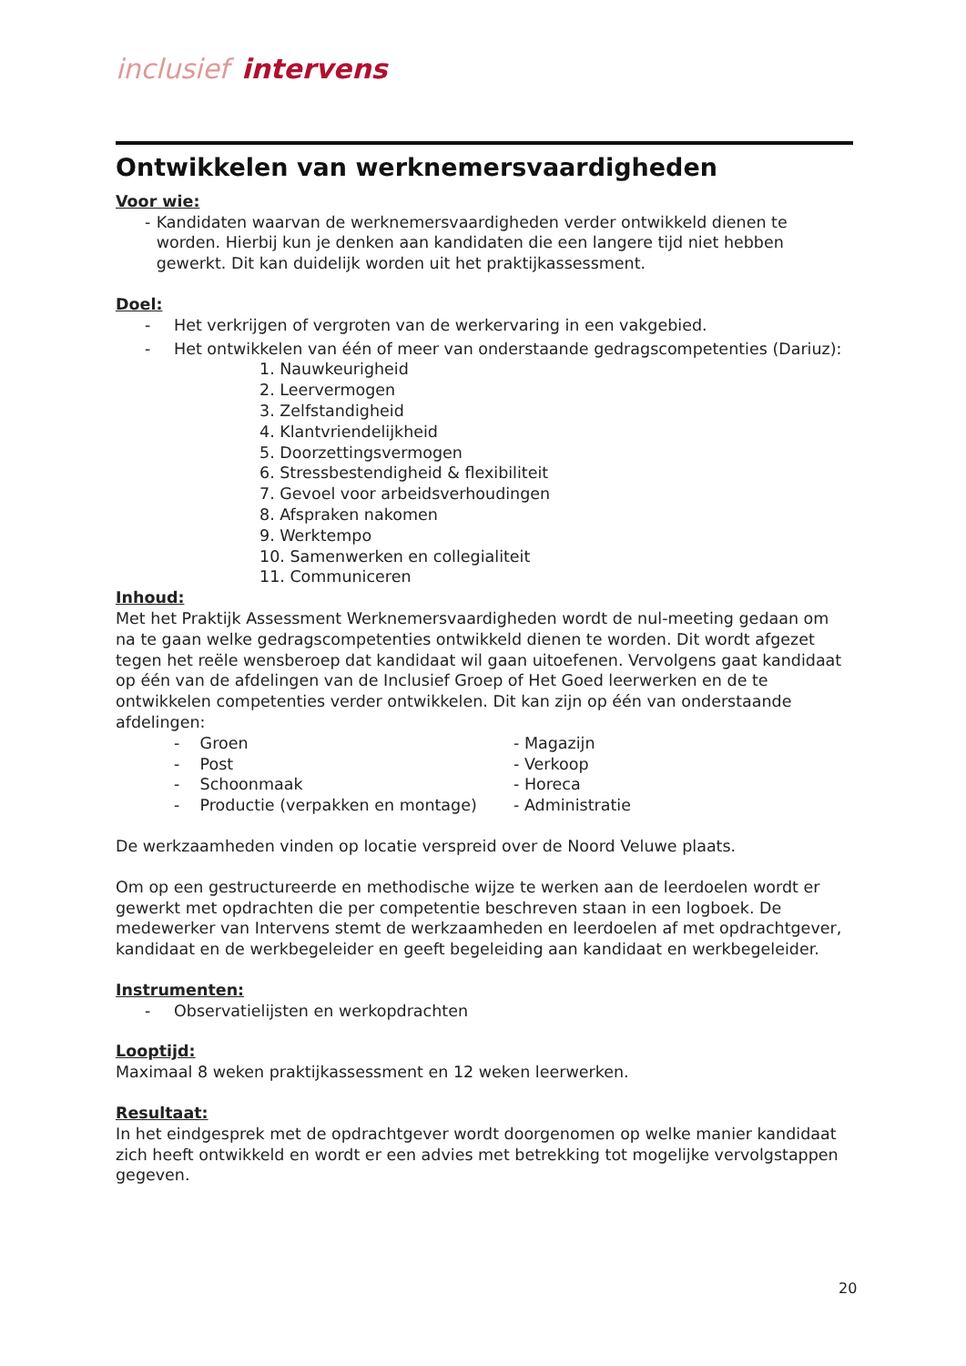inclusief intervens
Ontwikkelen van werknemersvaardigheden
Voor wie:
- Kandidaten waarvan de werknemersvaardigheden verder ontwikkeld dienen te worden. Hierbij kun je denken aan kandidaten die een langere tijd niet hebben gewerkt. Dit kan duidelijk worden uit het praktijkassessment.
Doel:
- Het verkrijgen of vergroten van de werkervaring in een vakgebied.
- Het ontwikkelen van één of meer van onderstaande gedragscompetenties (Dariuz):
1. Nauwkeurigheid
2. Leervermogen
3. Zelfstandigheid
4. Klantvriendelijkheid
5. Doorzettingsvermogen
6. Stressbestendigheid & flexibiliteit
7. Gevoel voor arbeidsverhoudingen
8. Afspraken nakomen
9. Werktempo
10. Samenwerken en collegialiteit
11. Communiceren
Inhoud:
Met het Praktijk Assessment Werknemersvaardigheden wordt de nul-meeting gedaan om na te gaan welke gedragscompetenties ontwikkeld dienen te worden. Dit wordt afgezet tegen het reële wensberoep dat kandidaat wil gaan uitoefenen. Vervolgens gaat kandidaat op één van de afdelingen van de Inclusief Groep of Het Goed leerwerken en de te ontwikkelen competenties verder ontwikkelen. Dit kan zijn op één van onderstaande afdelingen:
- Groen - Magazijn
- Post - Verkoop
- Schoonmaak - Horeca
- Productie (verpakken en montage)
- Administratie
De werkzaamheden vinden op locatie verspreid over de Noord Veluwe plaats.
Om op een gestructureerde en methodische wijze te werken aan de leerdoelen wordt er gewerkt met opdrachten die per competentie beschreven staan in een logboek. De medewerker van Intervens stemt de werkzaamheden en leerdoelen af met opdrachtgever, kandidaat en de werkbegeleider en geeft begeleiding aan kandidaat en werkbegeleider.
Instrumenten:
- Observatielijsten en werkopdrachten
Looptijd:
Maximaal 8 weken praktijkassessment en 12 weken leerwerken.
Resultaat:
In het eindgesprek met de opdrachtgever wordt doorgenomen op welke manier kandidaat zich heeft ontwikkeld en wordt er een advies met betrekking tot mogelijke vervolgstappen gegeven.
20